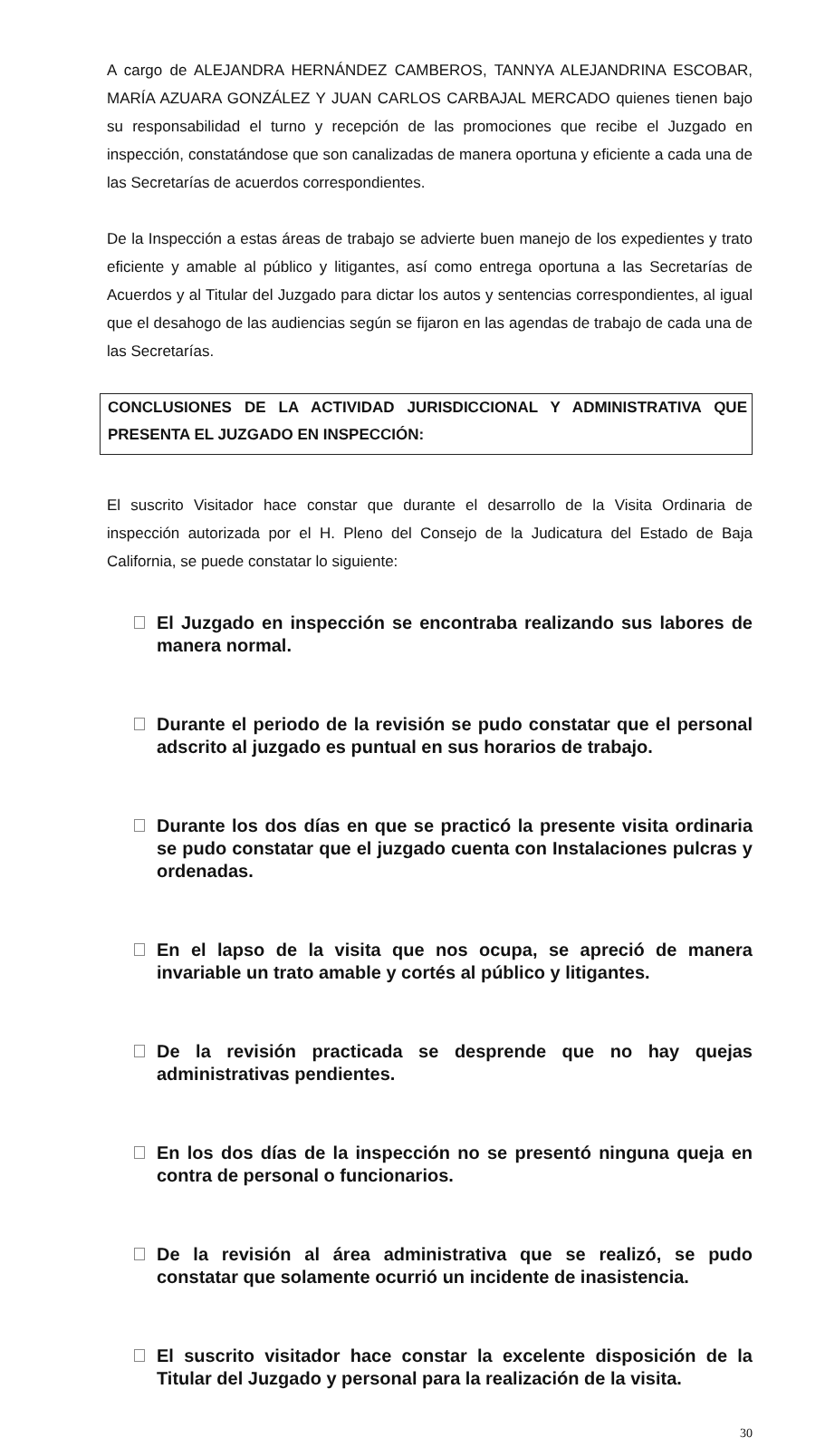A cargo de ALEJANDRA HERNÁNDEZ CAMBEROS, TANNYA ALEJANDRINA ESCOBAR, MARÍA AZUARA GONZÁLEZ Y JUAN CARLOS CARBAJAL MERCADO quienes tienen bajo su responsabilidad el turno y recepción de las promociones que recibe el Juzgado en inspección, constatándose que son canalizadas de manera oportuna y eficiente a cada una de las Secretarías de acuerdos correspondientes.
De la Inspección a estas áreas de trabajo se advierte buen manejo de los expedientes y trato eficiente y amable al público y litigantes, así como entrega oportuna a las Secretarías de Acuerdos y al Titular del Juzgado para dictar los autos y sentencias correspondientes, al igual que el desahogo de las audiencias según se fijaron en las agendas de trabajo de cada una de las Secretarías.
CONCLUSIONES DE LA ACTIVIDAD JURISDICCIONAL Y ADMINISTRATIVA QUE PRESENTA EL JUZGADO EN INSPECCIÓN:
El suscrito Visitador hace constar que durante el desarrollo de la Visita Ordinaria de inspección autorizada por el H. Pleno del Consejo de la Judicatura del Estado de Baja California, se puede constatar lo siguiente:
El Juzgado en inspección se encontraba realizando sus labores de manera normal.
Durante el periodo de la revisión se pudo constatar que el personal adscrito al juzgado es puntual en sus horarios de trabajo.
Durante los dos días en que se practicó la presente visita ordinaria se pudo constatar que el juzgado cuenta con Instalaciones pulcras y ordenadas.
En el lapso de la visita que nos ocupa, se apreció de manera invariable un trato amable y cortés al público y litigantes.
De la revisión practicada se desprende que no hay quejas administrativas pendientes.
En los dos días de la inspección no se presentó ninguna queja en contra de personal o funcionarios.
De la revisión al área administrativa que se realizó, se pudo constatar que solamente ocurrió un incidente de inasistencia.
El suscrito visitador hace constar la excelente disposición de la Titular del Juzgado y personal para la realización de la visita.
30